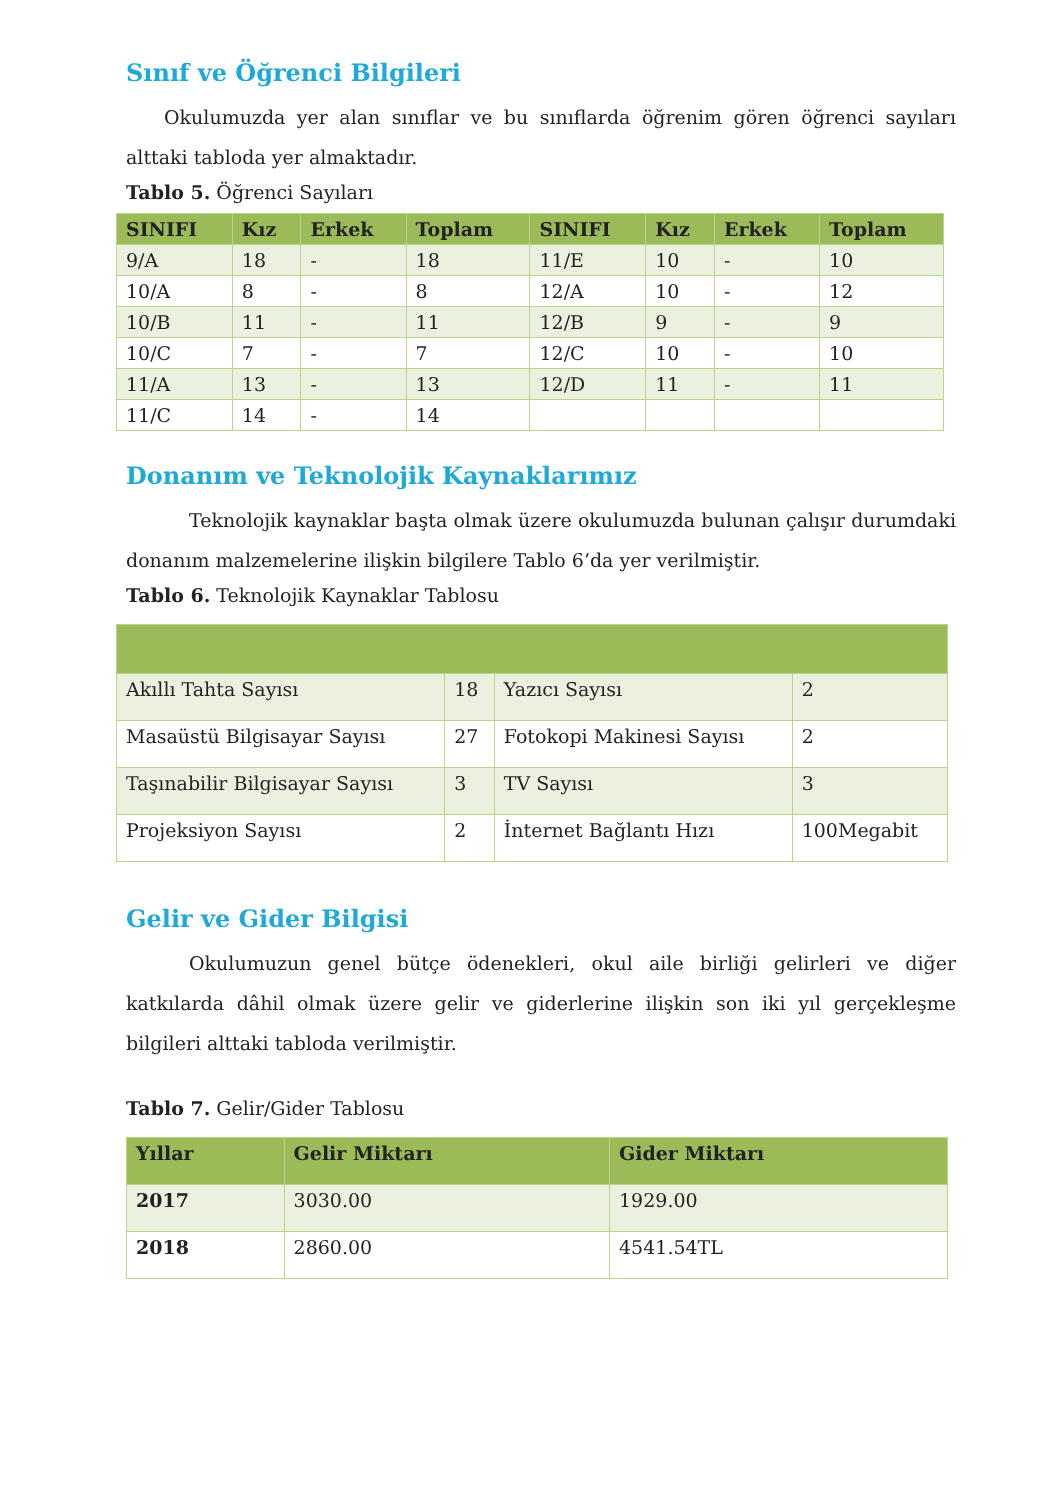Sınıf ve Öğrenci Bilgileri
Okulumuzda yer alan sınıflar ve bu sınıflarda öğrenim gören öğrenci sayıları alttaki tabloda yer almaktadır.
Tablo 5. Öğrenci Sayıları
| SINIFI | Kız | Erkek | Toplam | SINIFI | Kız | Erkek | Toplam |
| --- | --- | --- | --- | --- | --- | --- | --- |
| 9/A | 18 | - | 18 | 11/E | 10 | - | 10 |
| 10/A | 8 | - | 8 | 12/A | 10 | - | 12 |
| 10/B | 11 | - | 11 | 12/B | 9 | - | 9 |
| 10/C | 7 | - | 7 | 12/C | 10 | - | 10 |
| 11/A | 13 | - | 13 | 12/D | 11 | - | 11 |
| 11/C | 14 | - | 14 | | | | |
Donanım ve Teknolojik Kaynaklarımız
Teknolojik kaynaklar başta olmak üzere okulumuzda bulunan çalışır durumdaki donanım malzemelerine ilişkin bilgilere Tablo 6’da yer verilmiştir.
Tablo 6. Teknolojik Kaynaklar Tablosu
| Akıllı Tahta Sayısı | 18 | Yazıcı Sayısı | 2 |
| Masaüstü Bilgisayar Sayısı | 27 | Fotokopi Makinesi Sayısı | 2 |
| Taşınabilir Bilgisayar Sayısı | 3 | TV Sayısı | 3 |
| Projeksiyon Sayısı | 2 | İnternet Bağlantı Hızı | 100Megabit |
Gelir ve Gider Bilgisi
Okulumuzun genel bütçe ödenekleri, okul aile birliği gelirleri ve diğer katkılarda dâhil olmak üzere gelir ve giderlerine ilişkin son iki yıl gerçekleşme bilgileri alttaki tabloda verilmiştir.
Tablo 7. Gelir/Gider Tablosu
| Yıllar | Gelir Miktarı | Gider Miktarı |
| --- | --- | --- |
| 2017 | 3030.00 | 1929.00 |
| 2018 | 2860.00 | 4541.54TL |